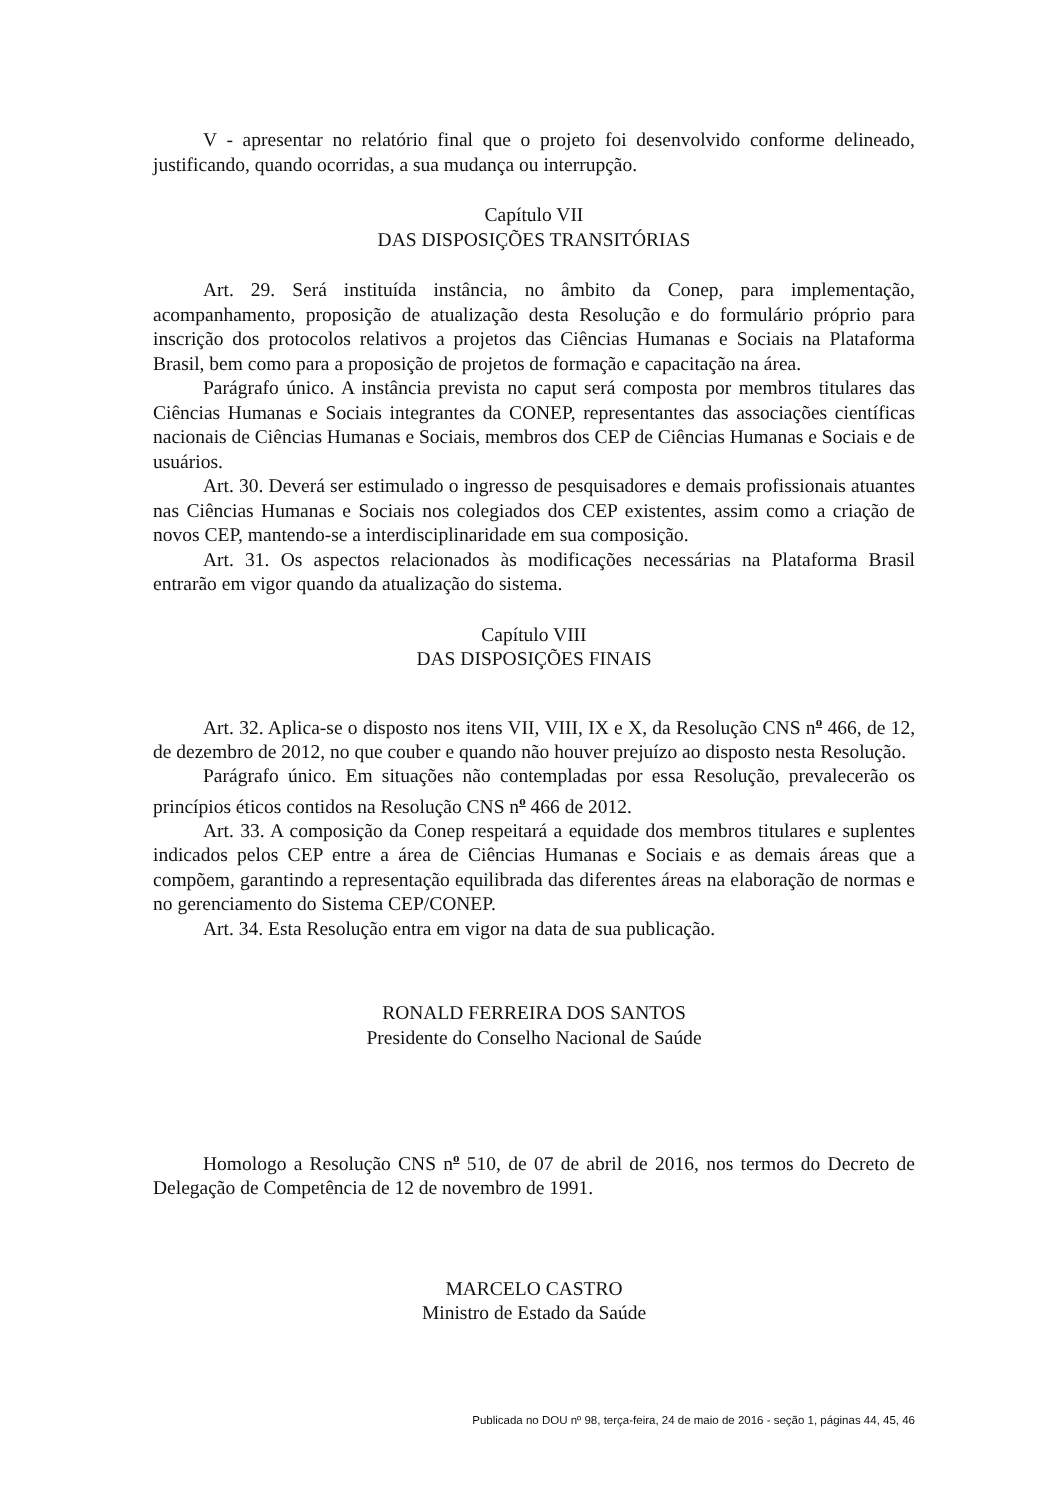V - apresentar no relatório final que o projeto foi desenvolvido conforme delineado, justificando, quando ocorridas, a sua mudança ou interrupção.
Capítulo VII
DAS DISPOSIÇÕES TRANSITÓRIAS
Art. 29. Será instituída instância, no âmbito da Conep, para implementação, acompanhamento, proposição de atualização desta Resolução e do formulário próprio para inscrição dos protocolos relativos a projetos das Ciências Humanas e Sociais na Plataforma Brasil, bem como para a proposição de projetos de formação e capacitação na área.
Parágrafo único. A instância prevista no caput será composta por membros titulares das Ciências Humanas e Sociais integrantes da CONEP, representantes das associações científicas nacionais de Ciências Humanas e Sociais, membros dos CEP de Ciências Humanas e Sociais e de usuários.
Art. 30. Deverá ser estimulado o ingresso de pesquisadores e demais profissionais atuantes nas Ciências Humanas e Sociais nos colegiados dos CEP existentes, assim como a criação de novos CEP, mantendo-se a interdisciplinaridade em sua composição.
Art. 31. Os aspectos relacionados às modificações necessárias na Plataforma Brasil entrarão em vigor quando da atualização do sistema.
Capítulo VIII
DAS DISPOSIÇÕES FINAIS
Art. 32. Aplica-se o disposto nos itens VII, VIII, IX e X, da Resolução CNS n<sup>o</sup> 466, de 12, de dezembro de 2012, no que couber e quando não houver prejuízo ao disposto nesta Resolução.
Parágrafo único. Em situações não contempladas por essa Resolução, prevalecerão os princípios éticos contidos na Resolução CNS n<sup>o</sup> 466 de 2012.
Art. 33. A composição da Conep respeitará a equidade dos membros titulares e suplentes indicados pelos CEP entre a área de Ciências Humanas e Sociais e as demais áreas que a compõem, garantindo a representação equilibrada das diferentes áreas na elaboração de normas e no gerenciamento do Sistema CEP/CONEP.
Art. 34. Esta Resolução entra em vigor na data de sua publicação.
RONALD FERREIRA DOS SANTOS
Presidente do Conselho Nacional de Saúde
Homologo a Resolução CNS n<sup>o</sup> 510, de 07 de abril de 2016, nos termos do Decreto de Delegação de Competência de 12 de novembro de 1991.
MARCELO CASTRO
Ministro de Estado da Saúde
Publicada no DOU nº 98, terça-feira, 24 de maio de 2016 - seção 1, páginas 44, 45, 46